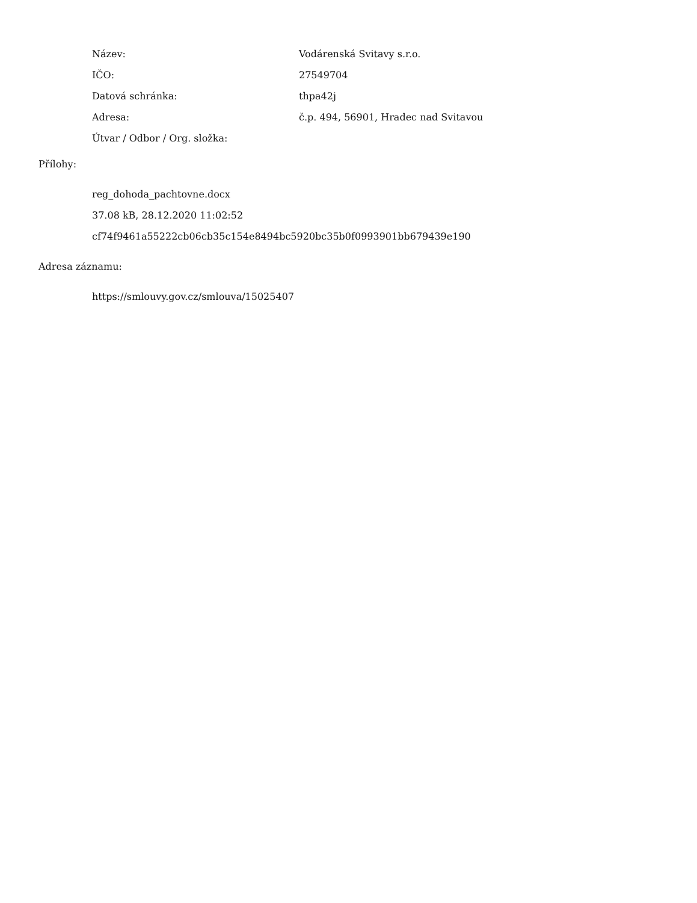Název: Vodárenská Svitavy s.r.o.
IČO: 27549704
Datová schránka: thpa42j
Adresa: č.p. 494, 56901, Hradec nad Svitavou
Útvar / Odbor / Org. složka:
Přílohy:
reg_dohoda_pachtovne.docx
37.08 kB, 28.12.2020 11:02:52
cf74f9461a55222cb06cb35c154e8494bc5920bc35b0f0993901bb679439e190
Adresa záznamu:
https://smlouvy.gov.cz/smlouva/15025407